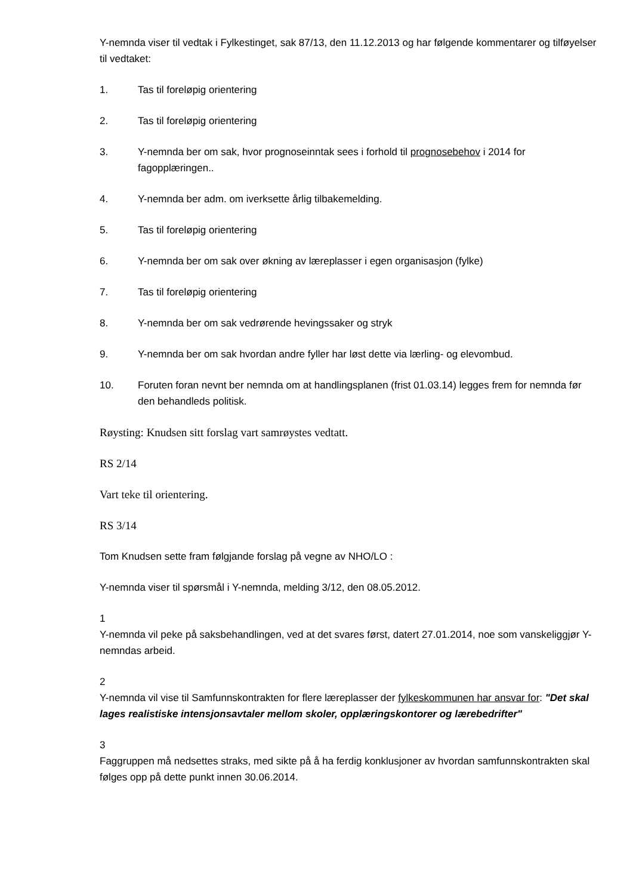Y-nemnda viser til vedtak i Fylkestinget, sak 87/13, den 11.12.2013 og har følgende kommentarer og tilføyelser til vedtaket:
1. Tas til foreløpig orientering
2. Tas til foreløpig orientering
3. Y-nemnda ber om sak, hvor prognoseinntak sees i forhold til prognosebehov i 2014 for fagopplæringen..
4. Y-nemnda ber adm. om iverksette årlig tilbakemelding.
5. Tas til foreløpig orientering
6. Y-nemnda ber om sak over økning av læreplasser i egen organisasjon (fylke)
7. Tas til foreløpig orientering
8. Y-nemnda ber om sak vedrørende hevingssaker og stryk
9. Y-nemnda ber om sak hvordan andre fyller har løst dette via lærling- og elevombud.
10. Foruten foran nevnt ber nemnda om at handlingsplanen (frist 01.03.14) legges frem for nemnda før den behandleds politisk.
Røysting: Knudsen sitt forslag vart samrøystes vedtatt.
RS 2/14
Vart teke til orientering.
RS 3/14
Tom Knudsen sette fram følgjande forslag på vegne av NHO/LO :
Y-nemnda viser til spørsmål i Y-nemnda, melding 3/12, den 08.05.2012.
1
Y-nemnda vil peke på saksbehandlingen, ved at det svares først, datert 27.01.2014, noe som vanskeliggjør Y-nemndas arbeid.
2
Y-nemnda vil vise til Samfunnskontrakten for flere læreplasser der fylkeskommunen har ansvar for: "Det skal lages realistiske intensjonsavtaler mellom skoler, opplæringskontorer og lærebedrifter"
3
Faggruppen må nedsettes straks, med sikte på å ha ferdig konklusjoner av hvordan samfunnskontrakten skal følges opp på dette punkt innen 30.06.2014.